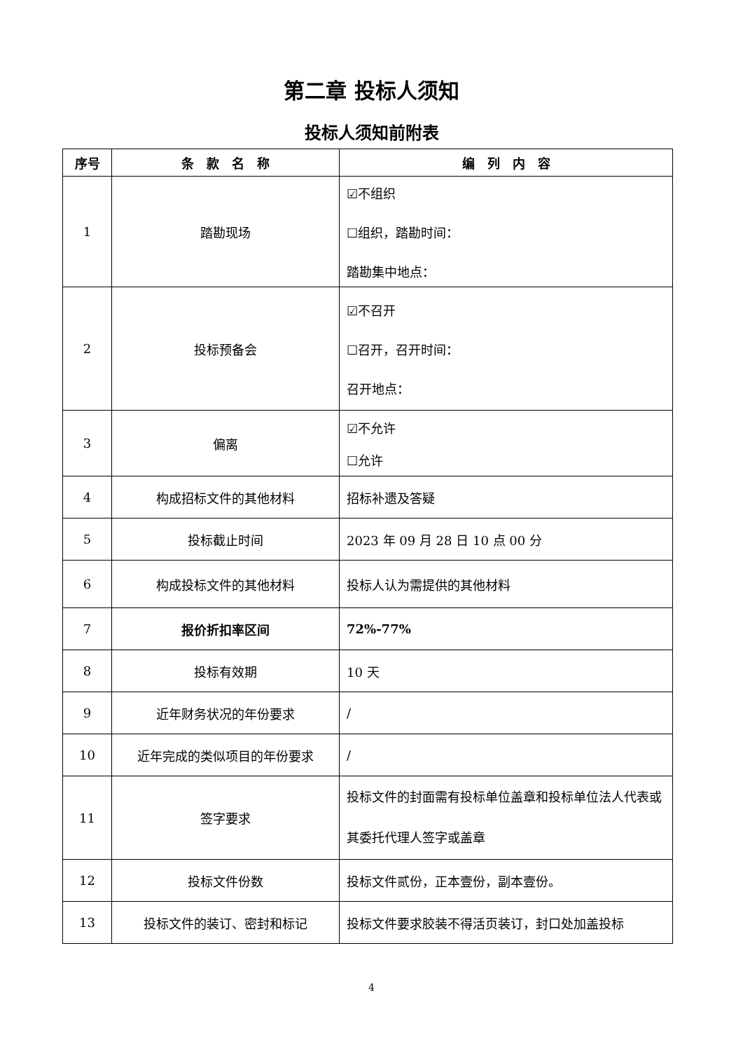第二章 投标人须知
投标人须知前附表
| 序号 | 条 款 名 称 | 编 列 内 容 |
| --- | --- | --- |
| 1 | 踏勘现场 | ☑不组织 ☐组织，踏勘时间： 踏勘集中地点： |
| 2 | 投标预备会 | ☑不召开 ☐召开，召开时间： 召开地点： |
| 3 | 偏离 | ☑不允许 ☐允许 |
| 4 | 构成招标文件的其他材料 | 招标补遗及答疑 |
| 5 | 投标截止时间 | 2023 年 09 月 28 日 10 点 00 分 |
| 6 | 构成投标文件的其他材料 | 投标人认为需提供的其他材料 |
| 7 | 报价折扣率区间 | 72%-77% |
| 8 | 投标有效期 | 10 天 |
| 9 | 近年财务状况的年份要求 | / |
| 10 | 近年完成的类似项目的年份要求 | / |
| 11 | 签字要求 | 投标文件的封面需有投标单位盖章和投标单位法人代表或其委托代理人签字或盖章 |
| 12 | 投标文件份数 | 投标文件贰份，正本壹份，副本壹份。 |
| 13 | 投标文件的装订、密封和标记 | 投标文件要求胶装不得活页装订，封口处加盖投标 |
4